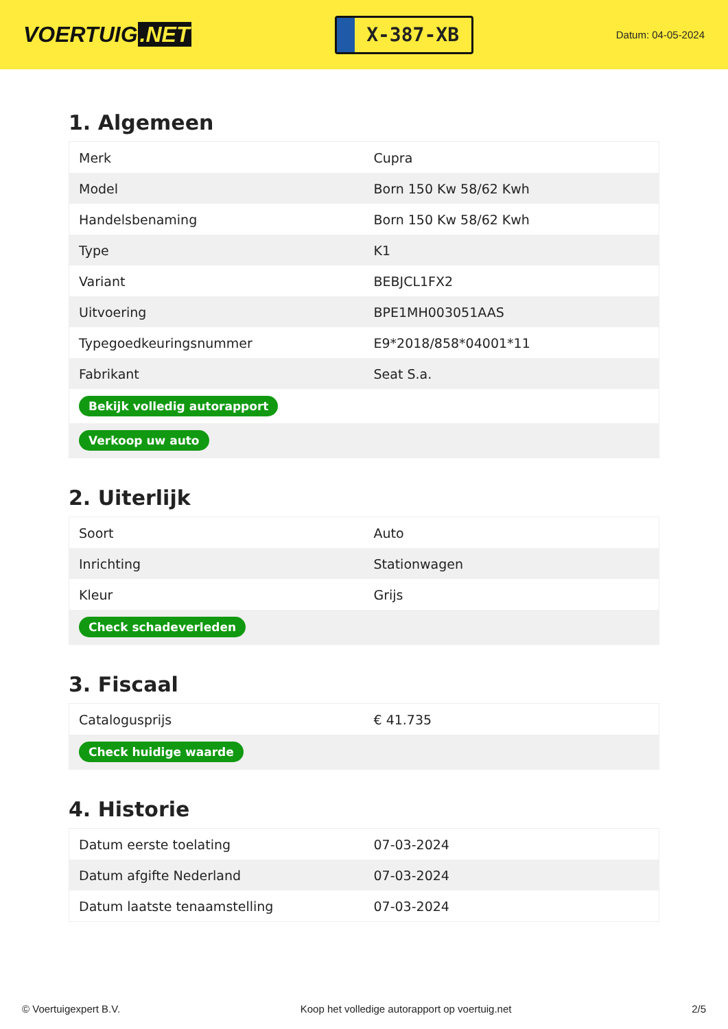VOERTUIG.NET
X-387-XB
Datum: 04-05-2024
1. Algemeen
| Merk | Cupra |
| Model | Born 150 Kw 58/62 Kwh |
| Handelsbenaming | Born 150 Kw 58/62 Kwh |
| Type | K1 |
| Variant | BEBJCL1FX2 |
| Uitvoering | BPE1MH003051AAS |
| Typegoedkeuringsnummer | E9*2018/858*04001*11 |
| Fabrikant | Seat S.a. |
| Bekijk volledig autorapport | |
| Verkoop uw auto | |
2. Uiterlijk
| Soort | Auto |
| Inrichting | Stationwagen |
| Kleur | Grijs |
| Check schadeverleden | |
3. Fiscaal
| Catalogusprijs | € 41.735 |
| Check huidige waarde | |
4. Historie
| Datum eerste toelating | 07-03-2024 |
| Datum afgifte Nederland | 07-03-2024 |
| Datum laatste tenaamstelling | 07-03-2024 |
© Voertuigexpert B.V. Koop het volledige autorapport op voertuig.net 2/5